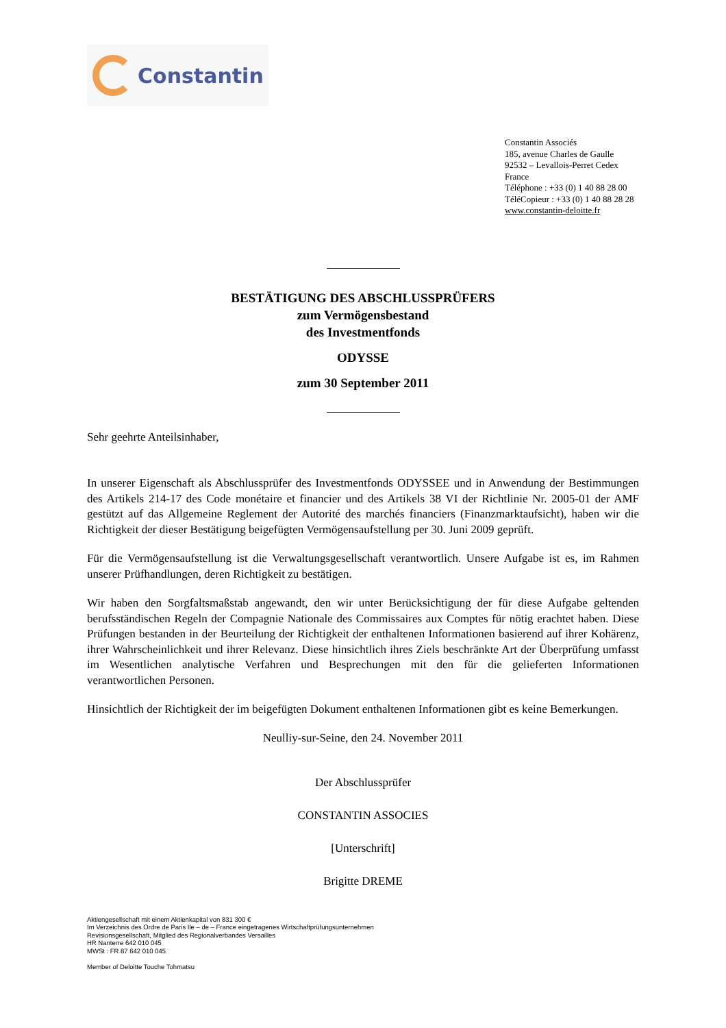Constantin
Constantin Associés
185, avenue Charles de Gaulle
92532 – Levallois-Perret Cedex
France
Téléphone : +33 (0) 1 40 88 28 00
TéléCopieur : +33 (0) 1 40 88 28 28
www.constantin-deloitte.fr
BESTÄTIGUNG DES ABSCHLUSSPRÜFERS
zum Vermögensbestand
des Investmentfonds
ODYSSE
zum 30 September 2011
Sehr geehrte Anteilsinhaber,
In unserer Eigenschaft als Abschlussprüfer des Investmentfonds ODYSSEE und in Anwendung der Bestimmungen des Artikels 214-17 des Code monétaire et financier und des Artikels 38 VI der Richtlinie Nr. 2005-01 der AMF gestützt auf das Allgemeine Reglement der Autorité des marchés financiers (Finanzmarktaufsicht), haben wir die Richtigkeit der dieser Bestätigung beigefügten Vermögensaufstellung per 30. Juni 2009 geprüft.
Für die Vermögensaufstellung ist die Verwaltungsgesellschaft verantwortlich. Unsere Aufgabe ist es, im Rahmen unserer Prüfhandlungen, deren Richtigkeit zu bestätigen.
Wir haben den Sorgfaltsmaßstab angewandt, den wir unter Berücksichtigung der für diese Aufgabe geltenden berufsständischen Regeln der Compagnie Nationale des Commissaires aux Comptes für nötig erachtet haben. Diese Prüfungen bestanden in der Beurteilung der Richtigkeit der enthaltenen Informationen basierend auf ihrer Kohärenz, ihrer Wahrscheinlichkeit und ihrer Relevanz. Diese hinsichtlich ihres Ziels beschränkte Art der Überprüfung umfasst im Wesentlichen analytische Verfahren und Besprechungen mit den für die gelieferten Informationen verantwortlichen Personen.
Hinsichtlich der Richtigkeit der im beigefügten Dokument enthaltenen Informationen gibt es keine Bemerkungen.
Neulliy-sur-Seine, den 24. November 2011
Der Abschlussprüfer
CONSTANTIN ASSOCIES
[Unterschrift]
Brigitte DREME
Aktiengesellschaft mit einem Aktienkapital von 831 300 €
Im Verzeichnis des Ordre de Paris Ile – de – France eingetragenes Wirtschaftprüfungsunternehmen
Revisionsgesellschaft, Mitglied des Regionalverbandes Versailles
HR Nanterre 642 010 045
MWSt : FR 87 642 010 045
Member of Deloitte Touche Tohmatsu